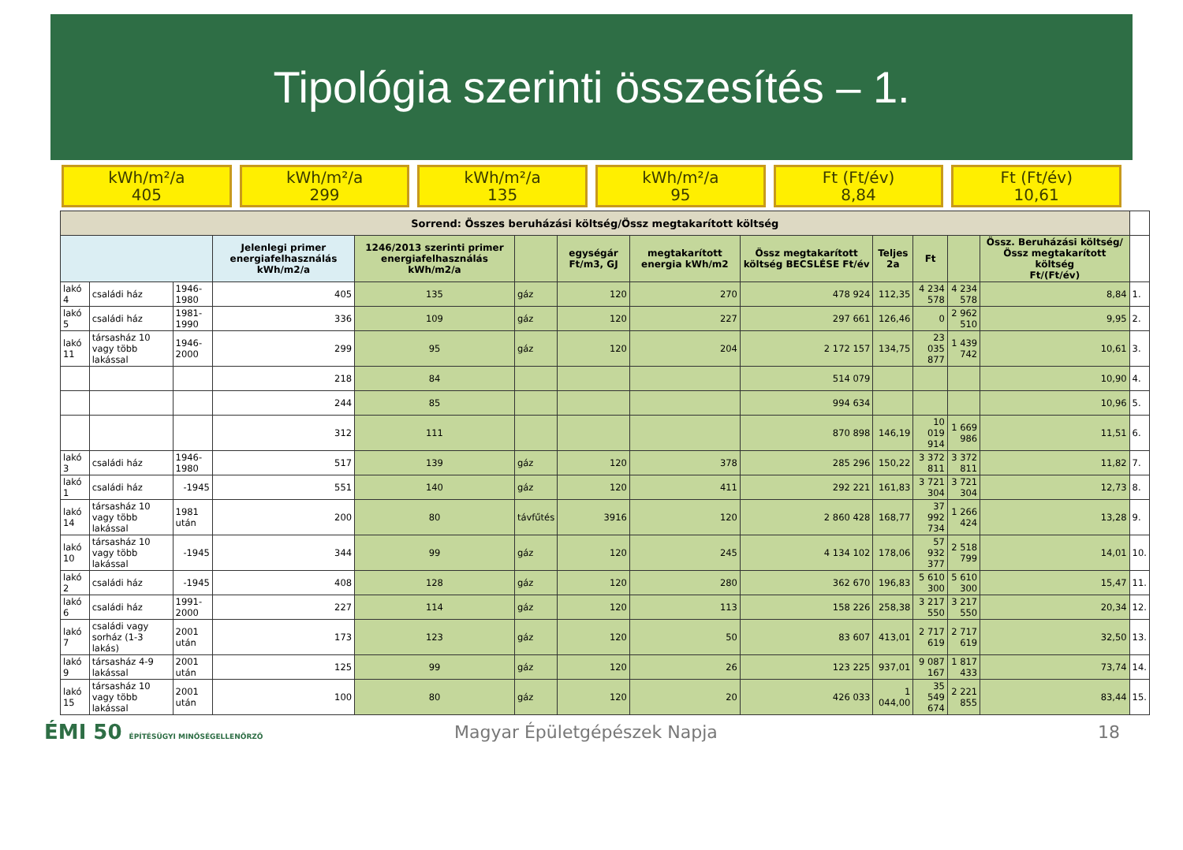Tipológia szerinti összesítés – 1.
kWh/m²/a
405
kWh/m²/a
299
kWh/m²/a
135
kWh/m²/a
95
Ft (Ft/év)
8,84
Ft (Ft/év)
10,61
| Sorrend: Összes beruházási költség/Össz megtakarított költség | | | | | | | | | | | | | |
| | | | Jelenlegi primer energiafelhasználás kWh/m2/a | 1246/2013 szerinti primer energiafelhasználás kWh/m2/a | | egységár Ft/m3, GJ | megtakarított energia kWh/m2 | Össz megtakarított költség BECSLÉSE Ft/év | Teljes 2a | Ft | | Össz. Beruházási költség/Össz megtakarított költség Ft/(Ft/év) | |
| lakó 4 | családi ház | 1946-1980 | 405 | 135 | gáz | 120 | 270 | 478 924 | 112,35 | 4 234 578 | 4 234 578 | 8,84 | 1. |
| lakó 5 | családi ház | 1981-1990 | 336 | 109 | gáz | 120 | 227 | 297 661 | 126,46 | 0 | 2 962 510 | 9,95 | 2. |
| lakó 11 | társasház 10 vagy több lakással | 1946-2000 | 299 | 95 | gáz | 120 | 204 | 2 172 157 | 134,75 | 23 035 877 | 1 439 742 | 10,61 | 3. |
| | | | 218 | 84 | | | | 514 079 | | | | 10,90 | 4. |
| | | | 244 | 85 | | | | 994 634 | | | | 10,96 | 5. |
| | | | 312 | 111 | | | | 870 898 | 146,19 | 10 019 914 | 1 669 986 | 11,51 | 6. |
| lakó 3 | családi ház | 1946-1980 | 517 | 139 | gáz | 120 | 378 | 285 296 | 150,22 | 3 372 811 | 3 372 811 | 11,82 | 7. |
| lakó 1 | családi ház | -1945 | 551 | 140 | gáz | 120 | 411 | 292 221 | 161,83 | 3 721 304 | 3 721 304 | 12,73 | 8. |
| lakó 14 | társasház 10 vagy több lakással | 1981 után | 200 | 80 | távfűtés | 3916 | 120 | 2 860 428 | 168,77 | 37 992 734 | 1 266 424 | 13,28 | 9. |
| lakó 10 | társasház 10 vagy több lakással | -1945 | 344 | 99 | gáz | 120 | 245 | 4 134 102 | 178,06 | 57 932 377 | 2 518 799 | 14,01 | 10. |
| lakó 2 | családi ház | -1945 | 408 | 128 | gáz | 120 | 280 | 362 670 | 196,83 | 5 610 300 | 5 610 300 | 15,47 | 11. |
| lakó 6 | családi ház | 1991-2000 | 227 | 114 | gáz | 120 | 113 | 158 226 | 258,38 | 3 217 550 | 3 217 550 | 20,34 | 12. |
| lakó 7 | családi vagy sorház (1-3 lakás) | 2001 után | 173 | 123 | gáz | 120 | 50 | 83 607 | 413,01 | 2 717 619 | 2 717 619 | 32,50 | 13. |
| lakó 9 | társasház 4-9 lakással | 2001 után | 125 | 99 | gáz | 120 | 26 | 123 225 | 937,01 | 9 087 167 | 1 817 433 | 73,74 | 14. |
| lakó 15 | társasház 10 vagy több lakással | 2001 után | 100 | 80 | gáz | 120 | 20 | 426 033 | 1 044,00 | 35 549 674 | 2 221 855 | 83,44 | 15. |
ÉMI 50 ÉPÍTÉSÜGYI MINŐSÉGELLENŐRZŐ
Magyar Épületgépészek Napja 18